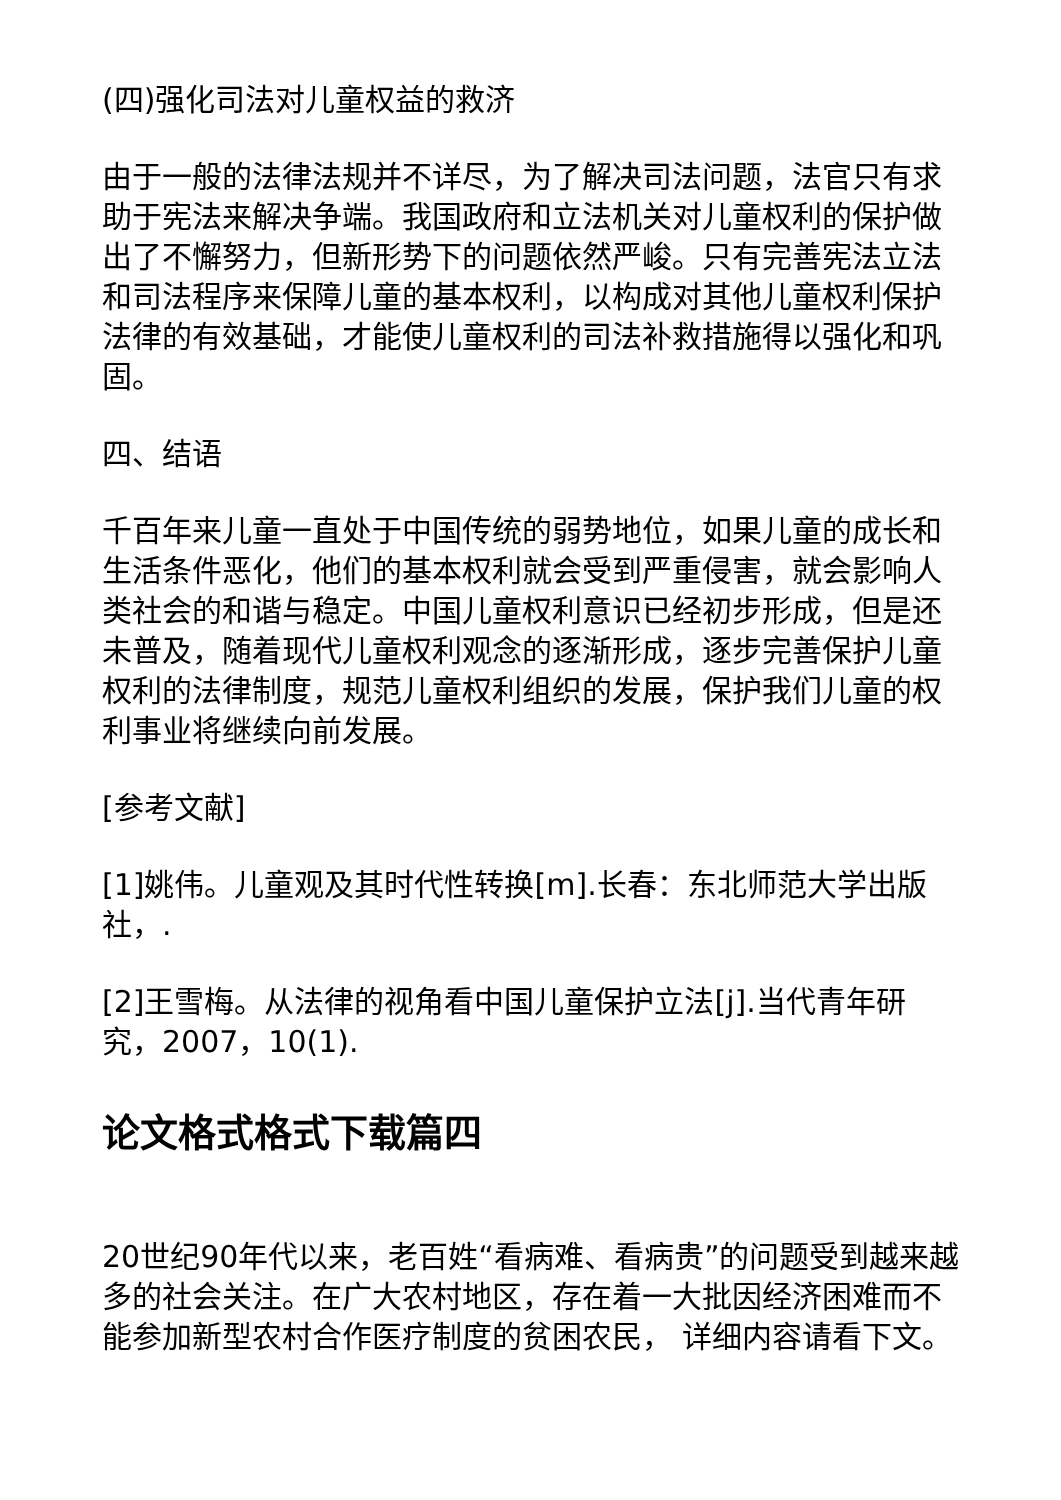(四)强化司法对儿童权益的救济
由于一般的法律法规并不详尽，为了解决司法问题，法官只有求助于宪法来解决争端。我国政府和立法机关对儿童权利的保护做出了不懈努力，但新形势下的问题依然严峻。只有完善宪法立法和司法程序来保障儿童的基本权利，以构成对其他儿童权利保护法律的有效基础，才能使儿童权利的司法补救措施得以强化和巩固。
四、结语
千百年来儿童一直处于中国传统的弱势地位，如果儿童的成长和生活条件恶化，他们的基本权利就会受到严重侵害，就会影响人类社会的和谐与稳定。中国儿童权利意识已经初步形成，但是还未普及，随着现代儿童权利观念的逐渐形成，逐步完善保护儿童权利的法律制度，规范儿童权利组织的发展，保护我们儿童的权利事业将继续向前发展。
[参考文献]
[1]姚伟。儿童观及其时代性转换[m].长春：东北师范大学出版社，.
[2]王雪梅。从法律的视角看中国儿童保护立法[j].当代青年研究，2007，10(1).
论文格式格式下载篇四
20世纪90年代以来，老百姓“看病难、看病贵”的问题受到越来越多的社会关注。在广大农村地区，存在着一大批因经济困难而不能参加新型农村合作医疗制度的贫困农民， 详细内容请看下文。